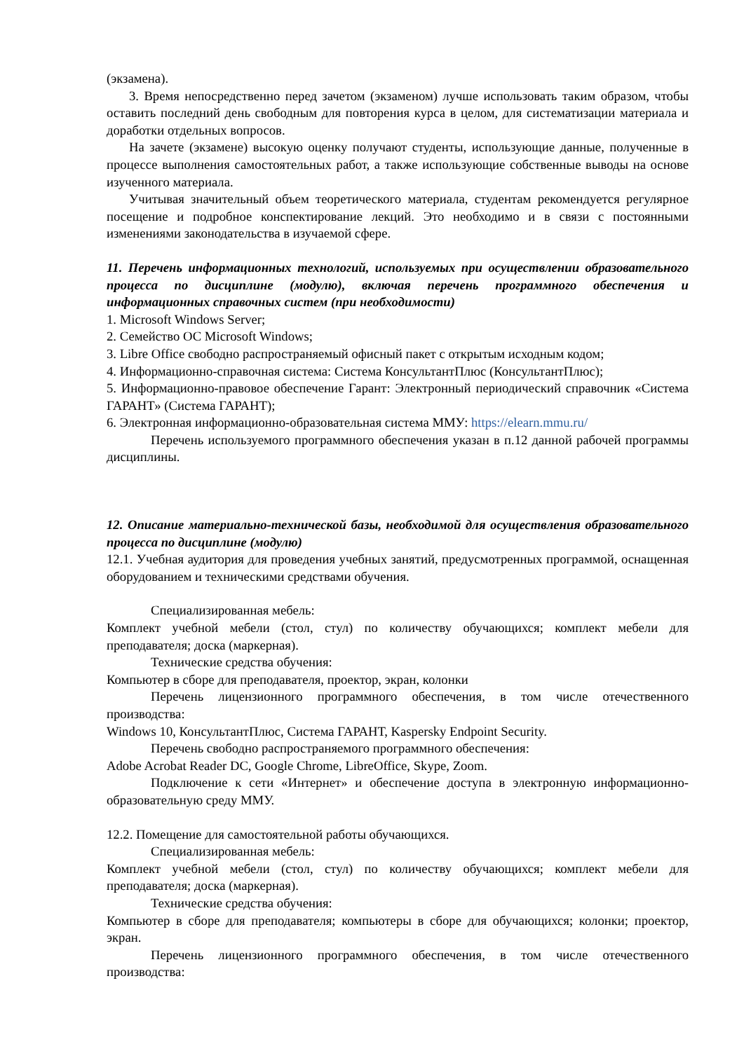(экзамена).
3. Время непосредственно перед зачетом (экзаменом) лучше использовать таким образом, чтобы оставить последний день свободным для повторения курса в целом, для систематизации материала и доработки отдельных вопросов.
На зачете (экзамене) высокую оценку получают студенты, использующие данные, полученные в процессе выполнения самостоятельных работ, а также использующие собственные выводы на основе изученного материала.
Учитывая значительный объем теоретического материала, студентам рекомендуется регулярное посещение и подробное конспектирование лекций. Это необходимо и в связи с постоянными изменениями законодательства в изучаемой сфере.
11. Перечень информационных технологий, используемых при осуществлении образовательного процесса по дисциплине (модулю), включая перечень программного обеспечения и информационных справочных систем (при необходимости)
1. Microsoft Windows Server;
2. Семейство ОС Microsoft Windows;
3. Libre Office свободно распространяемый офисный пакет с открытым исходным кодом;
4. Информационно-справочная система: Система КонсультантПлюс (КонсультантПлюс);
5. Информационно-правовое обеспечение Гарант: Электронный периодический справочник «Система ГАРАНТ» (Система ГАРАНТ);
6. Электронная информационно-образовательная система ММУ: https://elearn.mmu.ru/
Перечень используемого программного обеспечения указан в п.12 данной рабочей программы дисциплины.
12. Описание материально-технической базы, необходимой для осуществления образовательного процесса по дисциплине (модулю)
12.1. Учебная аудитория для проведения учебных занятий, предусмотренных программой, оснащенная оборудованием и техническими средствами обучения.
Специализированная мебель:
Комплект учебной мебели (стол, стул) по количеству обучающихся; комплект мебели для преподавателя; доска (маркерная).
Технические средства обучения:
Компьютер в сборе для преподавателя, проектор, экран, колонки
Перечень лицензионного программного обеспечения, в том числе отечественного производства:
Windows 10, КонсультантПлюс, Система ГАРАНТ, Kaspersky Endpoint Security.
Перечень свободно распространяемого программного обеспечения:
Adobe Acrobat Reader DC, Google Chrome, LibreOffice, Skype, Zoom.
Подключение к сети «Интернет» и обеспечение доступа в электронную информационно-образовательную среду ММУ.
12.2. Помещение для самостоятельной работы обучающихся.
Специализированная мебель:
Комплект учебной мебели (стол, стул) по количеству обучающихся; комплект мебели для преподавателя; доска (маркерная).
Технические средства обучения:
Компьютер в сборе для преподавателя; компьютеры в сборе для обучающихся; колонки; проектор, экран.
Перечень лицензионного программного обеспечения, в том числе отечественного производства: